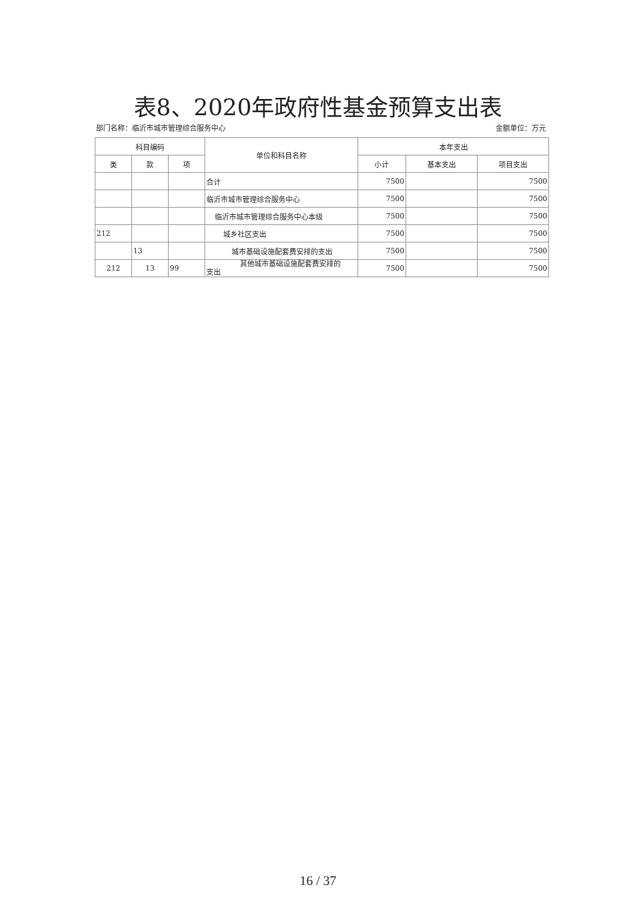表8、2020年政府性基金预算支出表
部门名称：临沂市城市管理综合服务中心 金额单位：万元
| 科目编码 | | | 单位和科目名称 | 本年支出 | | |
| --- | --- | --- | --- | --- | --- | --- |
| 类 | 款 | 项 | | 小计 | 基本支出 | 项目支出 |
| | | | 合计 | 7500 | | 7500 |
| | | | 临沂市城市管理综合服务中心 | 7500 | | 7500 |
| | | | 临沂市城市管理综合服务中心本级 | 7500 | | 7500 |
| 212 | | | 城乡社区支出 | 7500 | | 7500 |
| | 13 | | 城市基础设施配套费安排的支出 | 7500 | | 7500 |
| 212 | 13 | 99 | 其他城市基础设施配套费安排的 支出 | 7500 | | 7500 |
16 / 37